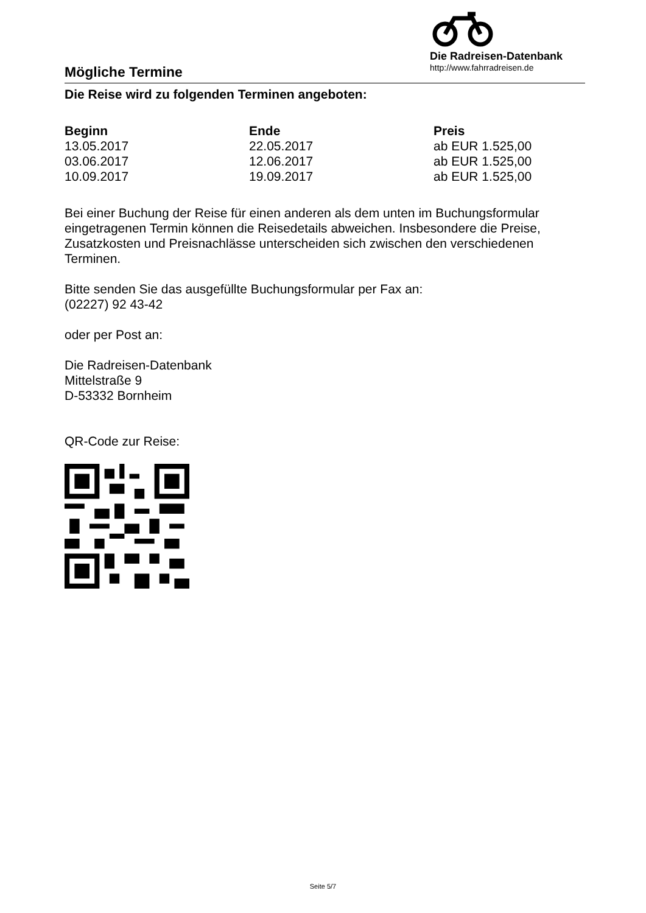Mögliche Termine
Die Radreisen-Datenbank
http://www.fahrradreisen.de
Die Reise wird zu folgenden Terminen angeboten:
| Beginn | Ende | Preis |
| --- | --- | --- |
| 13.05.2017 | 22.05.2017 | ab EUR 1.525,00 |
| 03.06.2017 | 12.06.2017 | ab EUR 1.525,00 |
| 10.09.2017 | 19.09.2017 | ab EUR 1.525,00 |
Bei einer Buchung der Reise für einen anderen als dem unten im Buchungsformular eingetragenen Termin können die Reisedetails abweichen. Insbesondere die Preise, Zusatzkosten und Preisnachlässe unterscheiden sich zwischen den verschiedenen Terminen.
Bitte senden Sie das ausgefüllte Buchungsformular per Fax an:
(02227) 92 43-42
oder per Post an:
Die Radreisen-Datenbank
Mittelstraße 9
D-53332 Bornheim
QR-Code zur Reise:
Seite 5/7